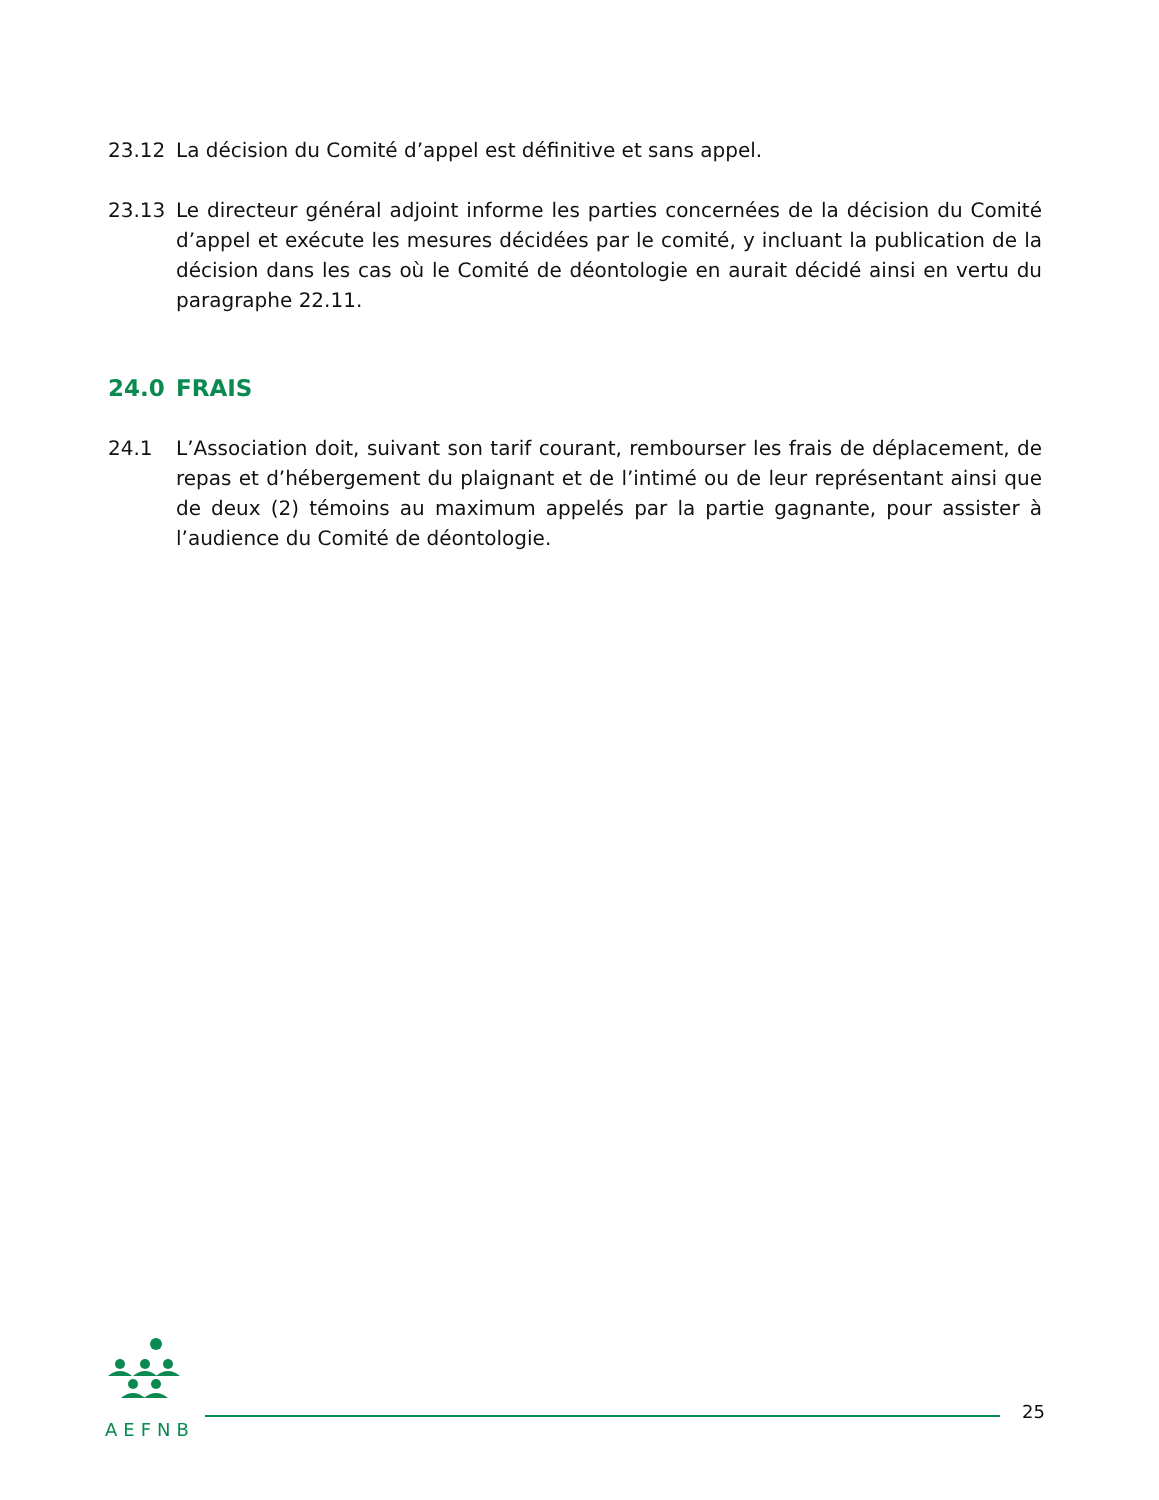23.12 La décision du Comité d’appel est définitive et sans appel.
23.13 Le directeur général adjoint informe les parties concernées de la décision du Comité d’appel et exécute les mesures décidées par le comité, y incluant la publication de la décision dans les cas où le Comité de déontologie en aurait décidé ainsi en vertu du paragraphe 22.11.
24.0 FRAIS
24.1 L’Association doit, suivant son tarif courant, rembourser les frais de déplacement, de repas et d’hébergement du plaignant et de l’intimé ou de leur représentant ainsi que de deux (2) témoins au maximum appelés par la partie gagnante, pour assister à l’audience du Comité de déontologie.
AEFNB
25